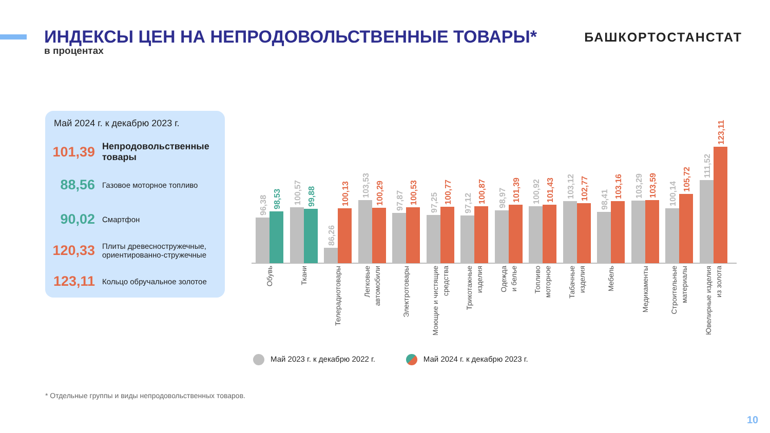ИНДЕКСЫ ЦЕН НА НЕПРОДОВОЛЬСТВЕННЫЕ ТОВАРЫ*
БАШКОРТОСТАНСТАТ
в процентах
Май 2024 г. к декабрю 2023 г.
101,39
Непродовольственные товары
88,56
Газовое моторное топливо
90,02
Смартфон
120,33
Плиты древесностружечные, ориентированно-стружечные
123,11
Кольцо обручальное золотое
96,38
98,53
100,57
99,88
86,26
100,13
103,53
100,29
97,87
100,53
97,25
100,77
97,12
100,87
98,97
101,39
100,92
101,43
103,12
102,77
98,41
103,16
103,29
103,59
100,14
105,72
111,52
123,11
Обувь
Ткани
Телерадиотовары
Легковые автомобили
Электротовары
Моющие и чистящие средства
Трикотажные изделия
Одежда и белье
Топливо моторное
Табачные изделия
Мебель
Медикаменты
Строительные материалы
Ювелирные изделия из золота
Май 2023 г. к декабрю 2022 г. Май 2024 г. к декабрю 2023 г.
* Отдельные группы и виды непродовольственных товаров.
10